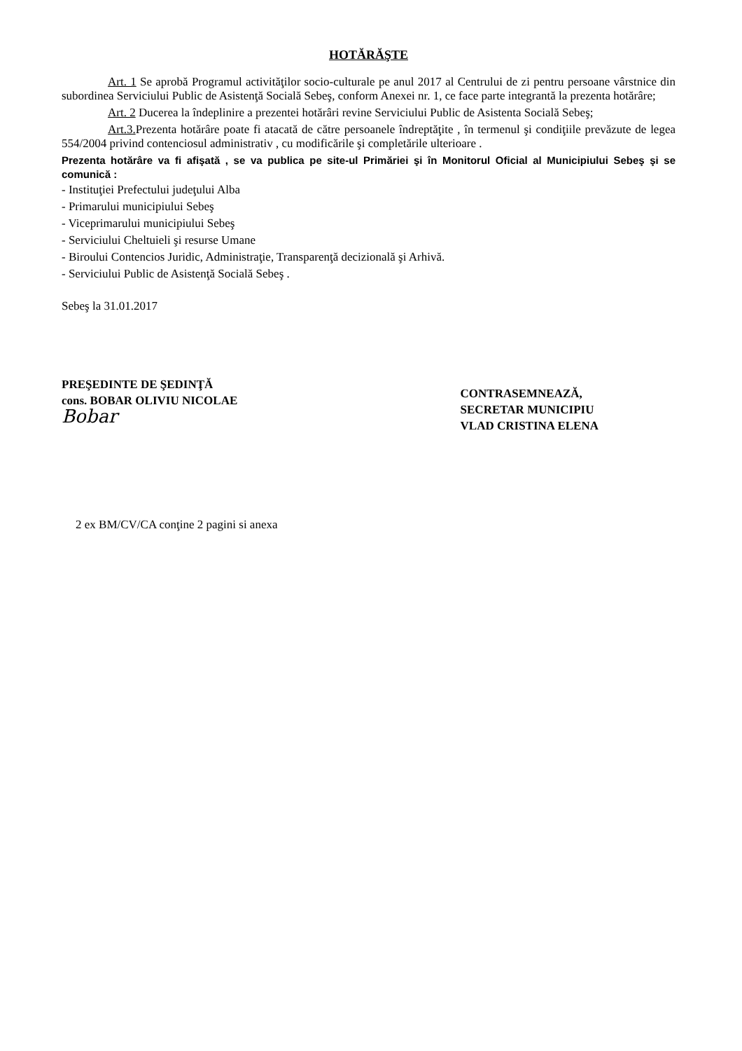HOTĂRĂŞTE
Art. 1 Se aprobă Programul activităţilor socio-culturale pe anul 2017 al Centrului de zi pentru persoane vârstnice din subordinea Serviciului Public de Asistenţă Socială Sebeş, conform Anexei nr. 1, ce face parte integrantă la prezenta hotărâre;
Art. 2 Ducerea la îndeplinire a prezentei hotărâri revine Serviciului Public de Asistenta Socială Sebeş;
Art.3. Prezenta hotărâre poate fi atacată de către persoanele îndreptăţite , în termenul şi condiţiile prevăzute de legea 554/2004 privind contenciosul administrativ , cu modificările şi completările ulterioare .
Prezenta hotărâre va fi afişată , se va publica pe site-ul Primăriei şi în Monitorul Oficial al Municipiului Sebeş şi se comunică :
- Instituţiei Prefectului judeţului Alba
- Primarului municipiului Sebeş
- Viceprimarului municipiului Sebeş
- Serviciului Cheltuieli şi resurse Umane
- Biroului Contencios Juridic, Administraţie, Transparenţă decizională şi Arhivă.
- Serviciului Public de Asistenţă Socială Sebeş .
Sebeş la 31.01.2017
PREŞEDINTE DE ŞEDINŢĂ
cons. BOBAR OLIVIU NICOLAE
Bobar
CONTRASEMNEAZĂ,
SECRETAR MUNICIPIU
VLAD CRISTINA ELENA
2 ex BM/CV/CA conţine 2 pagini si anexa